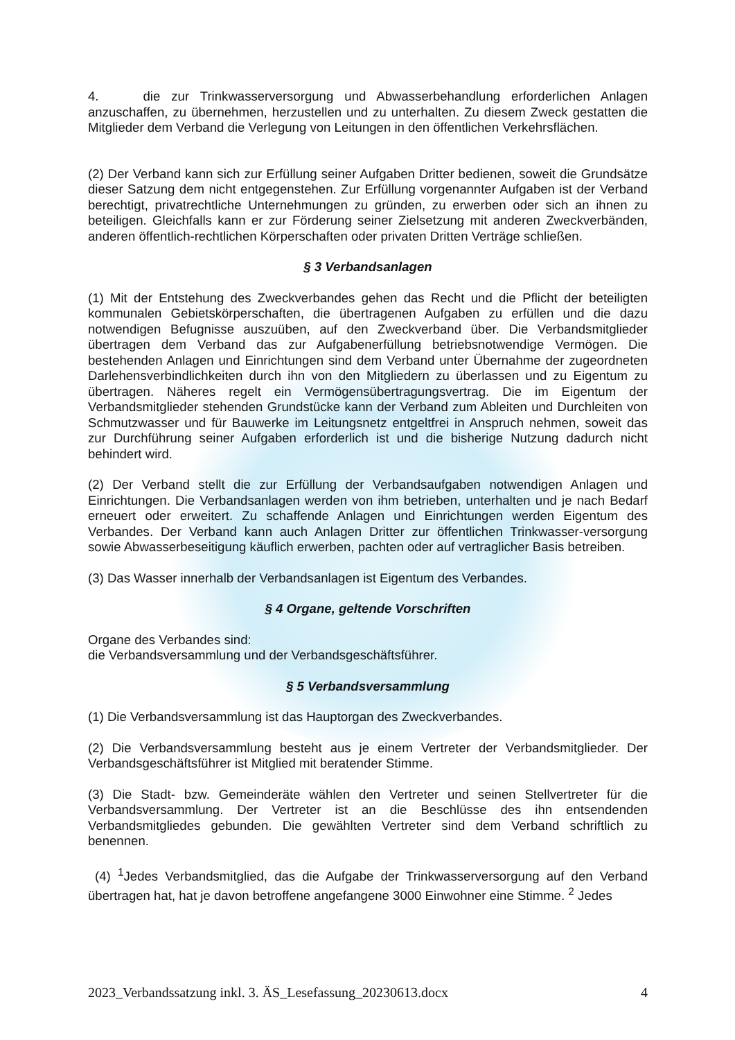4. die zur Trinkwasserversorgung und Abwasserbehandlung erforderlichen Anlagen anzuschaffen, zu übernehmen, herzustellen und zu unterhalten. Zu diesem Zweck gestatten die Mitglieder dem Verband die Verlegung von Leitungen in den öffentlichen Verkehrsflächen.
(2) Der Verband kann sich zur Erfüllung seiner Aufgaben Dritter bedienen, soweit die Grundsätze dieser Satzung dem nicht entgegenstehen. Zur Erfüllung vorgenannter Aufgaben ist der Verband berechtigt, privatrechtliche Unternehmungen zu gründen, zu erwerben oder sich an ihnen zu beteiligen. Gleichfalls kann er zur Förderung seiner Zielsetzung mit anderen Zweckverbänden, anderen öffentlich-rechtlichen Körperschaften oder privaten Dritten Verträge schließen.
§ 3 Verbandsanlagen
(1) Mit der Entstehung des Zweckverbandes gehen das Recht und die Pflicht der beteiligten kommunalen Gebietskörperschaften, die übertragenen Aufgaben zu erfüllen und die dazu notwendigen Befugnisse auszuüben, auf den Zweckverband über. Die Verbandsmitglieder übertragen dem Verband das zur Aufgabenerfüllung betriebsnotwendige Vermögen. Die bestehenden Anlagen und Einrichtungen sind dem Verband unter Übernahme der zugeordneten Darlehensverbindlichkeiten durch ihn von den Mitgliedern zu überlassen und zu Eigentum zu übertragen. Näheres regelt ein Vermögensübertragungsvertrag. Die im Eigentum der Verbandsmitglieder stehenden Grundstücke kann der Verband zum Ableiten und Durchleiten von Schmutzwasser und für Bauwerke im Leitungsnetz entgeltfrei in Anspruch nehmen, soweit das zur Durchführung seiner Aufgaben erforderlich ist und die bisherige Nutzung dadurch nicht behindert wird.
(2) Der Verband stellt die zur Erfüllung der Verbandsaufgaben notwendigen Anlagen und Einrichtungen. Die Verbandsanlagen werden von ihm betrieben, unterhalten und je nach Bedarf erneuert oder erweitert. Zu schaffende Anlagen und Einrichtungen werden Eigentum des Verbandes. Der Verband kann auch Anlagen Dritter zur öffentlichen Trinkwasser-versorgung sowie Abwasserbeseitigung käuflich erwerben, pachten oder auf vertraglicher Basis betreiben.
(3) Das Wasser innerhalb der Verbandsanlagen ist Eigentum des Verbandes.
§ 4 Organe, geltende Vorschriften
Organe des Verbandes sind:
die Verbandsversammlung und der Verbandsgeschäftsführer.
§ 5 Verbandsversammlung
(1) Die Verbandsversammlung ist das Hauptorgan des Zweckverbandes.
(2) Die Verbandsversammlung besteht aus je einem Vertreter der Verbandsmitglieder. Der Verbandsgeschäftsführer ist Mitglied mit beratender Stimme.
(3) Die Stadt- bzw. Gemeinderäte wählen den Vertreter und seinen Stellvertreter für die Verbandsversammlung. Der Vertreter ist an die Beschlüsse des ihn entsendenden Verbandsmitgliedes gebunden. Die gewählten Vertreter sind dem Verband schriftlich zu benennen.
(4) <sup>1</sup>Jedes Verbandsmitglied, das die Aufgabe der Trinkwasserversorgung auf den Verband übertragen hat, hat je davon betroffene angefangene 3000 Einwohner eine Stimme. <sup>2</sup> Jedes
2023_Verbandssatzung inkl. 3. ÄS_Lesefassung_20230613.docx 4